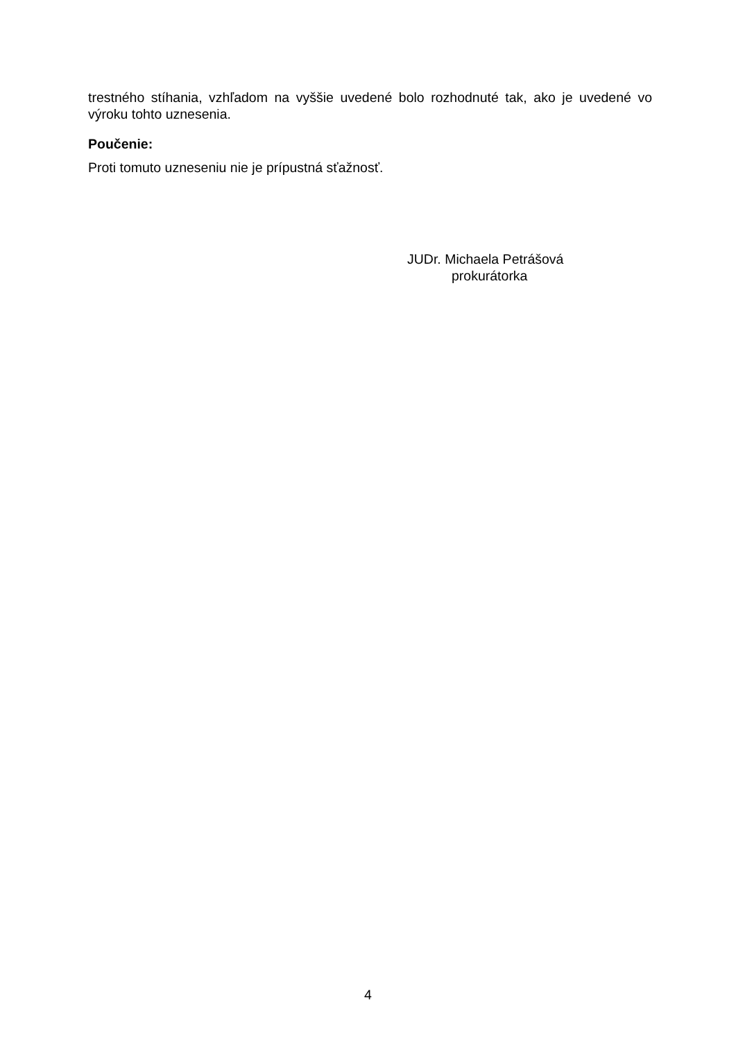trestného stíhania, vzhľadom na vyššie uvedené bolo rozhodnuté tak, ako je uvedené vo výroku tohto uznesenia.
Poučenie:
Proti tomuto uzneseniu nie je prípustná sťažnosť.
JUDr. Michaela Petrášová
prokurátorka
4